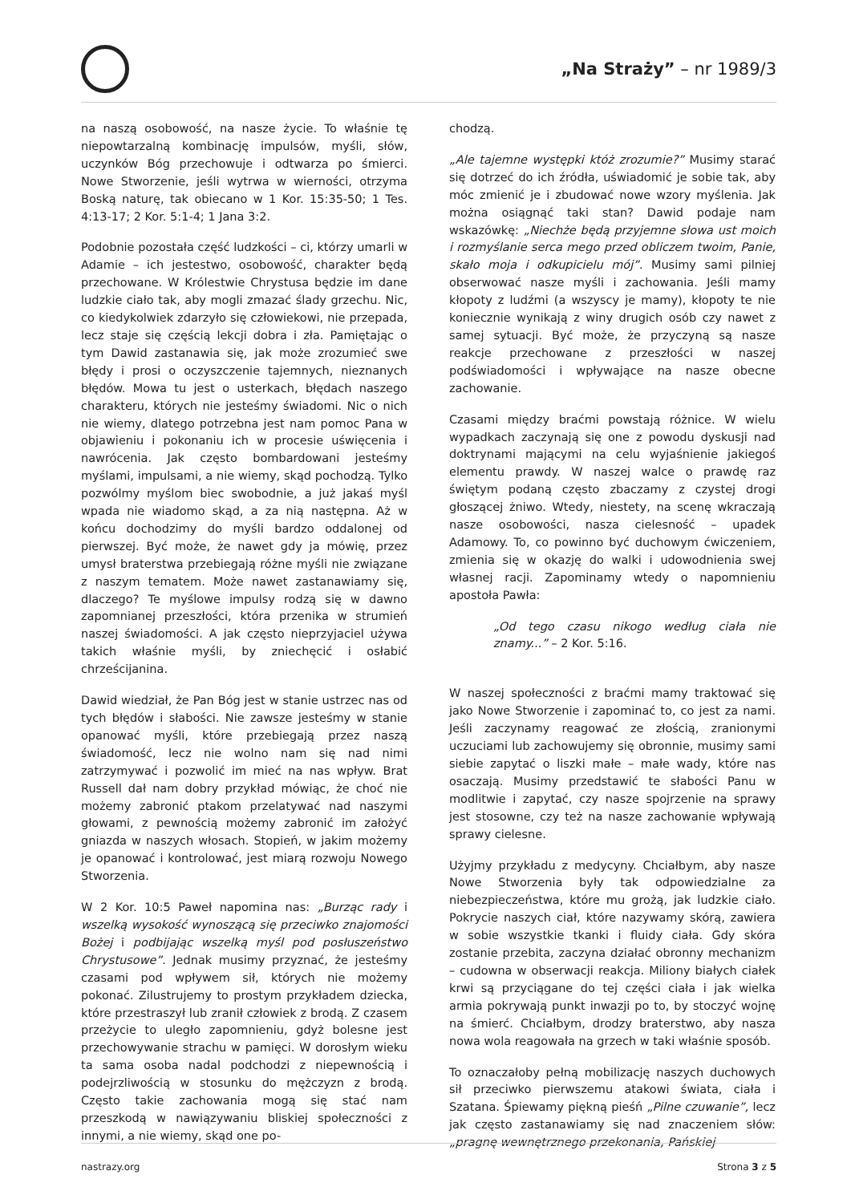„Na Straży” – nr 1989/3
na naszą osobowość, na nasze życie. To właśnie tę niepowtarzalną kombinację impulsów, myśli, słów, uczynków Bóg przechowuje i odtwarza po śmierci. Nowe Stworzenie, jeśli wytrwa w wierności, otrzyma Boską naturę, tak obiecano w 1 Kor. 15:35-50; 1 Tes. 4:13-17; 2 Kor. 5:1-4; 1 Jana 3:2.
Podobnie pozostała część ludzkości – ci, którzy umarli w Adamie – ich jestestwo, osobowość, charakter będą przechowane. W Królestwie Chrystusa będzie im dane ludzkie ciało tak, aby mogli zmazać ślady grzechu. Nic, co kiedykolwiek zdarzyło się człowiekowi, nie przepada, lecz staje się częścią lekcji dobra i zła. Pamiętając o tym Dawid zastanawia się, jak może zrozumieć swe błędy i prosi o oczyszczenie tajemnych, nieznanych błędów. Mowa tu jest o usterkach, błędach naszego charakteru, których nie jesteśmy świadomi. Nic o nich nie wiemy, dlatego potrzebna jest nam pomoc Pana w objawieniu i pokonaniu ich w procesie uświęcenia i nawrócenia. Jak często bombardowani jesteśmy myślami, impulsami, a nie wiemy, skąd pochodzą. Tylko pozwólmy myślom biec swobodnie, a już jakaś myśl wpada nie wiadomo skąd, a za nią następna. Aż w końcu dochodzimy do myśli bardzo oddalonej od pierwszej. Być może, że nawet gdy ja mówię, przez umysł braterstwa przebiegają różne myśli nie związane z naszym tematem. Może nawet zastanawiamy się, dlaczego? Te myślowe impulsy rodzą się w dawno zapomnianej przeszłości, która przenika w strumień naszej świadomości. A jak często nieprzyjaciel używa takich właśnie myśli, by zniechęcić i osłabić chrześcijanina.
Dawid wiedział, że Pan Bóg jest w stanie ustrzec nas od tych błędów i słabości. Nie zawsze jesteśmy w stanie opanować myśli, które przebiegają przez naszą świadomość, lecz nie wolno nam się nad nimi zatrzymywać i pozwolić im mieć na nas wpływ. Brat Russell dał nam dobry przykład mówiąc, że choć nie możemy zabronić ptakom przelatywać nad naszymi głowami, z pewnością możemy zabronić im założyć gniazda w naszych włosach. Stopień, w jakim możemy je opanować i kontrolować, jest miarą rozwoju Nowego Stworzenia.
W 2 Kor. 10:5 Paweł napomina nas: „Burząc rady i wszelką wysokość wynoszącą się przeciwko znajomości Bożej i podbijając wszelką myśl pod posłuszeństwo Chrystusowe”. Jednak musimy przyznać, że jesteśmy czasami pod wpływem sił, których nie możemy pokonać. Zilustrujemy to prostym przykładem dziecka, które przestraszył lub zranił człowiek z brodą. Z czasem przeżycie to uległo zapomnieniu, gdyż bolesne jest przechowywanie strachu w pamięci. W dorosłym wieku ta sama osoba nadal podchodzi z niepewnością i podejrzliwością w stosunku do mężczyzn z brodą. Często takie zachowania mogą się stać nam przeszkodą w nawiązywaniu bliskiej społeczności z innymi, a nie wiemy, skąd one po-
chodzą.
„Ale tajemne występki któż zrozumie?” Musimy starać się dotrzeć do ich źródła, uświadomić je sobie tak, aby móc zmienić je i zbudować nowe wzory myślenia. Jak można osiągnąć taki stan? Dawid podaje nam wskazówkę: „Niechże będą przyjemne słowa ust moich i rozmyślanie serca mego przed obliczem twoim, Panie, skało moja i odkupicielu mój”. Musimy sami pilniej obserwować nasze myśli i zachowania. Jeśli mamy kłopoty z ludźmi (a wszyscy je mamy), kłopoty te nie koniecznie wynikają z winy drugich osób czy nawet z samej sytuacji. Być może, że przyczyną są nasze reakcje przechowane z przeszłości w naszej podświadomości i wpływające na nasze obecne zachowanie.
Czasami między braćmi powstają różnice. W wielu wypadkach zaczynają się one z powodu dyskusji nad doktrynami mającymi na celu wyjaśnienie jakiegoś elementu prawdy. W naszej walce o prawdę raz świętym podaną często zbaczamy z czystej drogi głoszącej żniwo. Wtedy, niestety, na scenę wkraczają nasze osobowości, nasza cielesność – upadek Adamowy. To, co powinno być duchowym ćwiczeniem, zmienia się w okazję do walki i udowodnienia swej własnej racji. Zapominamy wtedy o napomnieniu apostoła Pawła:
„Od tego czasu nikogo według ciała nie znamy...” – 2 Kor. 5:16.
W naszej społeczności z braćmi mamy traktować się jako Nowe Stworzenie i zapominać to, co jest za nami. Jeśli zaczynamy reagować ze złością, zranionymi uczuciami lub zachowujemy się obronnie, musimy sami siebie zapytać o liszki małe – małe wady, które nas osaczają. Musimy przedstawić te słabości Panu w modlitwie i zapytać, czy nasze spojrzenie na sprawy jest stosowne, czy też na nasze zachowanie wpływają sprawy cielesne.
Użyjmy przykładu z medycyny. Chciałbym, aby nasze Nowe Stworzenia były tak odpowiedzialne za niebezpieczeństwa, które mu grożą, jak ludzkie ciało. Pokrycie naszych ciał, które nazywamy skórą, zawiera w sobie wszystkie tkanki i fluidy ciała. Gdy skóra zostanie przebita, zaczyna działać obronny mechanizm – cudowna w obserwacji reakcja. Miliony białych ciałek krwi są przyciągane do tej części ciała i jak wielka armia pokrywają punkt inwazji po to, by stoczyć wojnę na śmierć. Chciałbym, drodzy braterstwo, aby nasza nowa wola reagowała na grzech w taki właśnie sposób.
To oznaczałoby pełną mobilizację naszych duchowych sił przeciwko pierwszemu atakowi świata, ciała i Szatana. Śpiewamy piękną pieśń „Pilne czuwanie”, lecz jak często zastanawiamy się nad znaczeniem słów: „pragnę wewnętrznego przekonania, Pańskiej
nastrazy.org Strona 3 z 5